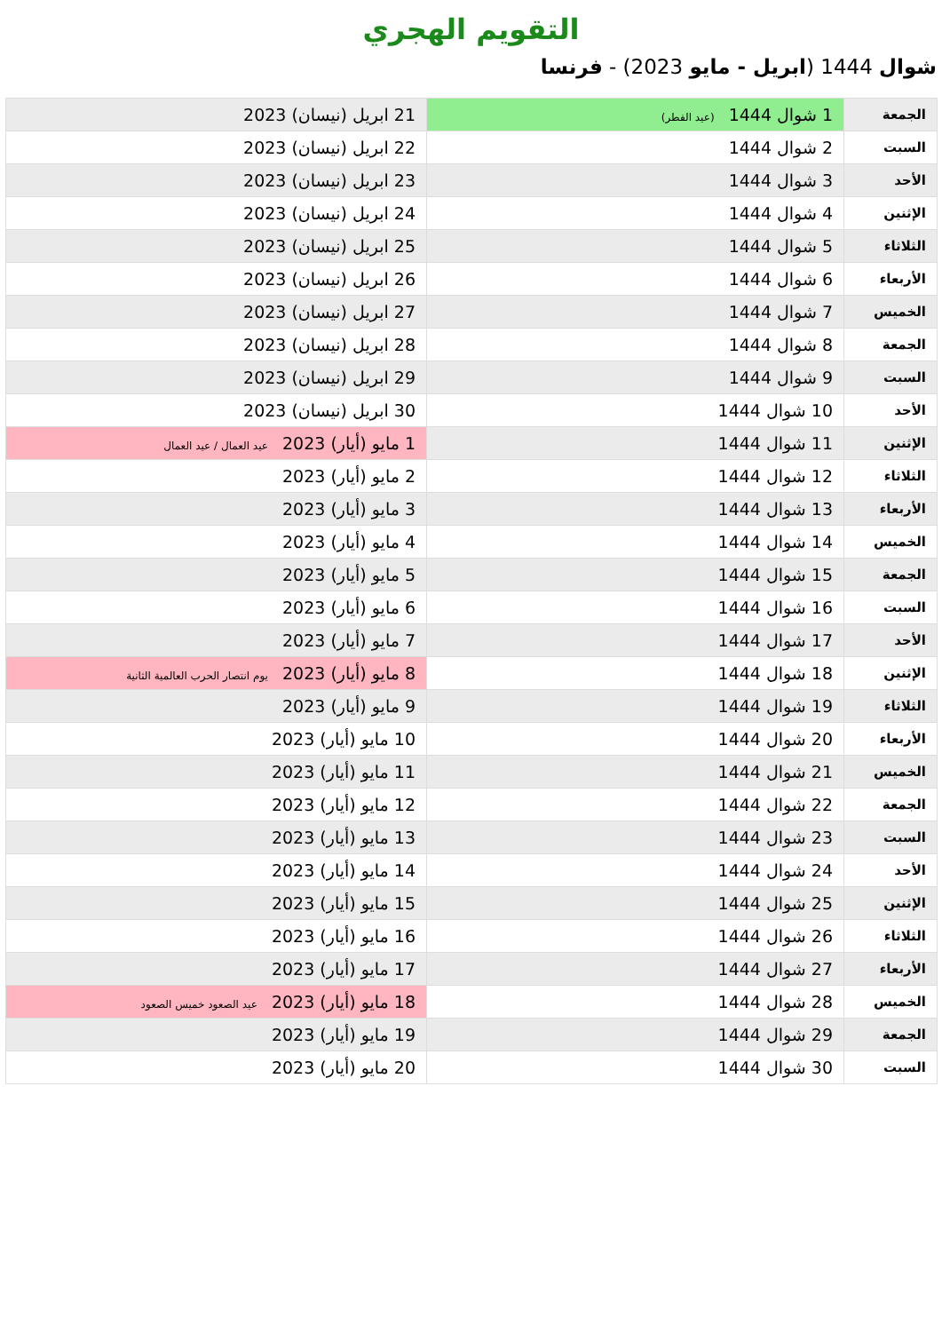التقويم الهجري
شوال 1444 (ابريل - مايو 2023) - فرنسا
| الجمعة | 1 شوال 1444 (عيد الفطر) | 21 ابريل (نيسان) 2023 |
| السبت | 2 شوال 1444 | 22 ابريل (نيسان) 2023 |
| الأحد | 3 شوال 1444 | 23 ابريل (نيسان) 2023 |
| الإثنين | 4 شوال 1444 | 24 ابريل (نيسان) 2023 |
| الثلاثاء | 5 شوال 1444 | 25 ابريل (نيسان) 2023 |
| الأربعاء | 6 شوال 1444 | 26 ابريل (نيسان) 2023 |
| الخميس | 7 شوال 1444 | 27 ابريل (نيسان) 2023 |
| الجمعة | 8 شوال 1444 | 28 ابريل (نيسان) 2023 |
| السبت | 9 شوال 1444 | 29 ابريل (نيسان) 2023 |
| الأحد | 10 شوال 1444 | 30 ابريل (نيسان) 2023 |
| الإثنين | 11 شوال 1444 | 1 مايو (أيار) 2023 عيد العمال / عيد العمال |
| الثلاثاء | 12 شوال 1444 | 2 مايو (أيار) 2023 |
| الأربعاء | 13 شوال 1444 | 3 مايو (أيار) 2023 |
| الخميس | 14 شوال 1444 | 4 مايو (أيار) 2023 |
| الجمعة | 15 شوال 1444 | 5 مايو (أيار) 2023 |
| السبت | 16 شوال 1444 | 6 مايو (أيار) 2023 |
| الأحد | 17 شوال 1444 | 7 مايو (أيار) 2023 |
| الإثنين | 18 شوال 1444 | 8 مايو (أيار) 2023 يوم انتصار الحرب العالمية الثانية |
| الثلاثاء | 19 شوال 1444 | 9 مايو (أيار) 2023 |
| الأربعاء | 20 شوال 1444 | 10 مايو (أيار) 2023 |
| الخميس | 21 شوال 1444 | 11 مايو (أيار) 2023 |
| الجمعة | 22 شوال 1444 | 12 مايو (أيار) 2023 |
| السبت | 23 شوال 1444 | 13 مايو (أيار) 2023 |
| الأحد | 24 شوال 1444 | 14 مايو (أيار) 2023 |
| الإثنين | 25 شوال 1444 | 15 مايو (أيار) 2023 |
| الثلاثاء | 26 شوال 1444 | 16 مايو (أيار) 2023 |
| الأربعاء | 27 شوال 1444 | 17 مايو (أيار) 2023 |
| الخميس | 28 شوال 1444 | 18 مايو (أيار) 2023 عيد الصعود خميس الصعود |
| الجمعة | 29 شوال 1444 | 19 مايو (أيار) 2023 |
| السبت | 30 شوال 1444 | 20 مايو (أيار) 2023 |